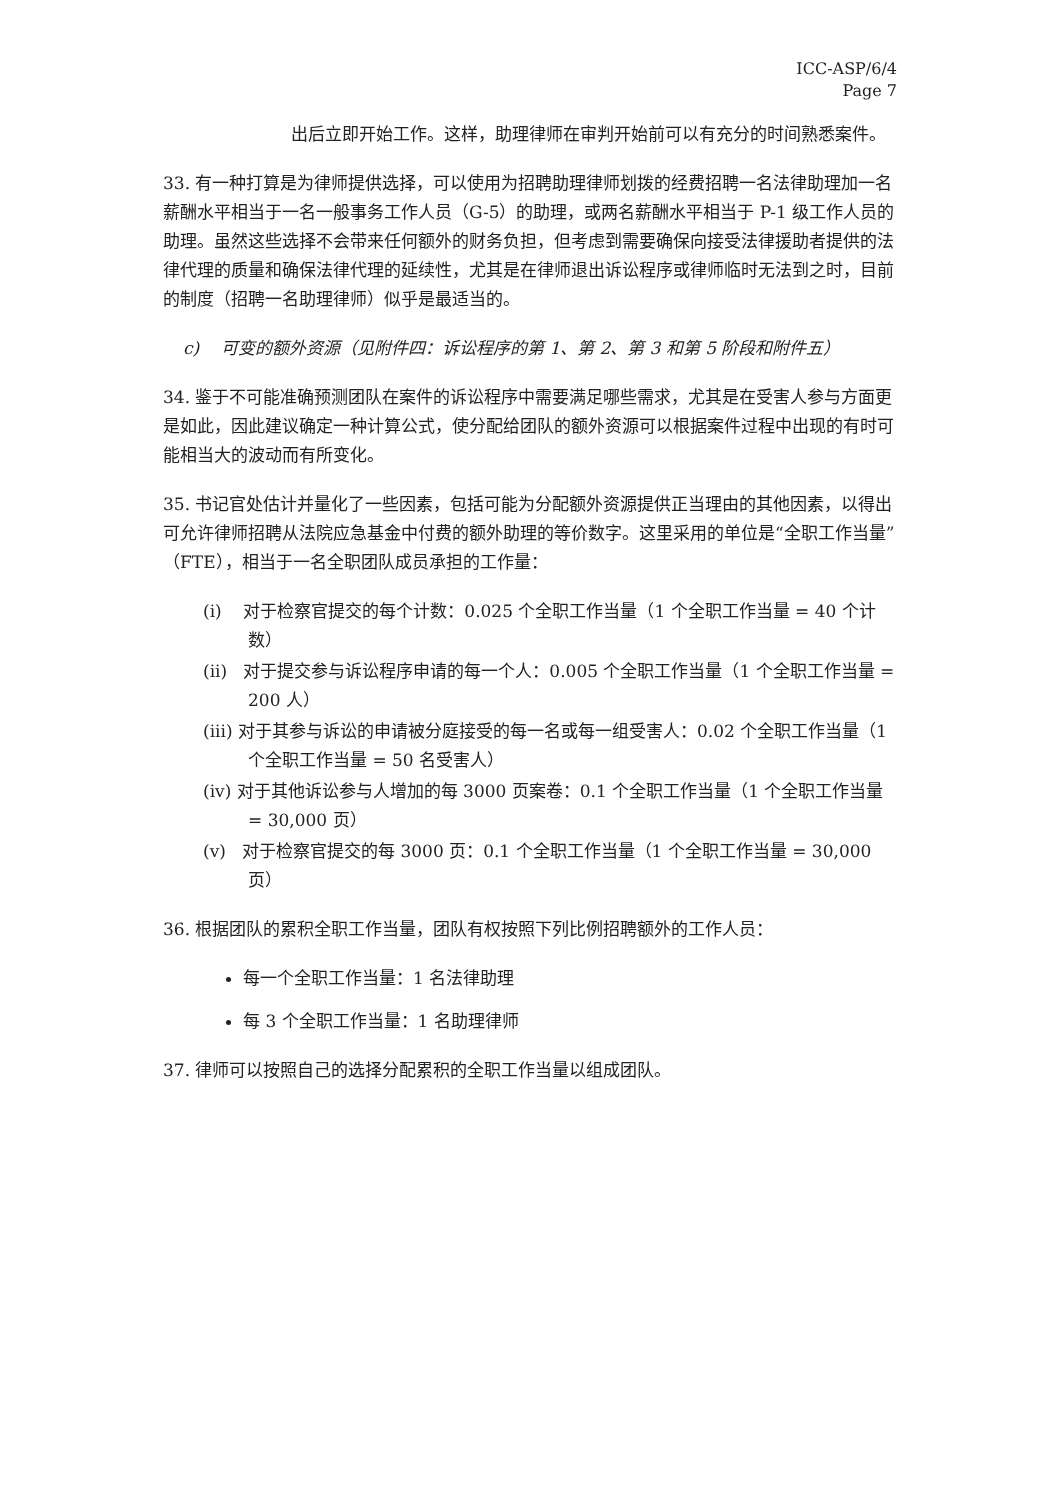ICC-ASP/6/4
Page 7
出后立即开始工作。这样，助理律师在审判开始前可以有充分的时间熟悉案件。
33. 有一种打算是为律师提供选择，可以使用为招聘助理律师划拨的经费招聘一名法律助理加一名薪酬水平相当于一名一般事务工作人员（G-5）的助理，或两名薪酬水平相当于 P-1 级工作人员的助理。虽然这些选择不会带来任何额外的财务负担，但考虑到需要确保向接受法律援助者提供的法律代理的质量和确保法律代理的延续性，尤其是在律师退出诉讼程序或律师临时无法到之时，目前的制度（招聘一名助理律师）似乎是最适当的。
c) 可变的额外资源（见附件四：诉讼程序的第 1、第 2、第 3 和第 5 阶段和附件五）
34. 鉴于不可能准确预测团队在案件的诉讼程序中需要满足哪些需求，尤其是在受害人参与方面更是如此，因此建议确定一种计算公式，使分配给团队的额外资源可以根据案件过程中出现的有时可能相当大的波动而有所变化。
35. 书记官处估计并量化了一些因素，包括可能为分配额外资源提供正当理由的其他因素，以得出可允许律师招聘从法院应急基金中付费的额外助理的等价数字。这里采用的单位是“全职工作当量”（FTE），相当于一名全职团队成员承担的工作量：
(i) 对于检察官提交的每个计数：0.025 个全职工作当量（1 个全职工作当量 = 40 个计数）
(ii) 对于提交参与诉讼程序申请的每一个人：0.005 个全职工作当量（1 个全职工作当量 = 200 人）
(iii) 对于其参与诉讼的申请被分庭接受的每一名或每一组受害人：0.02 个全职工作当量（1 个全职工作当量 = 50 名受害人）
(iv) 对于其他诉讼参与人增加的每 3000 页案卷：0.1 个全职工作当量（1 个全职工作当量 = 30,000 页）
(v) 对于检察官提交的每 3000 页：0.1 个全职工作当量（1 个全职工作当量 = 30,000 页）
36. 根据团队的累积全职工作当量，团队有权按照下列比例招聘额外的工作人员：
每一个全职工作当量：1 名法律助理
每 3 个全职工作当量：1 名助理律师
37. 律师可以按照自己的选择分配累积的全职工作当量以组成团队。